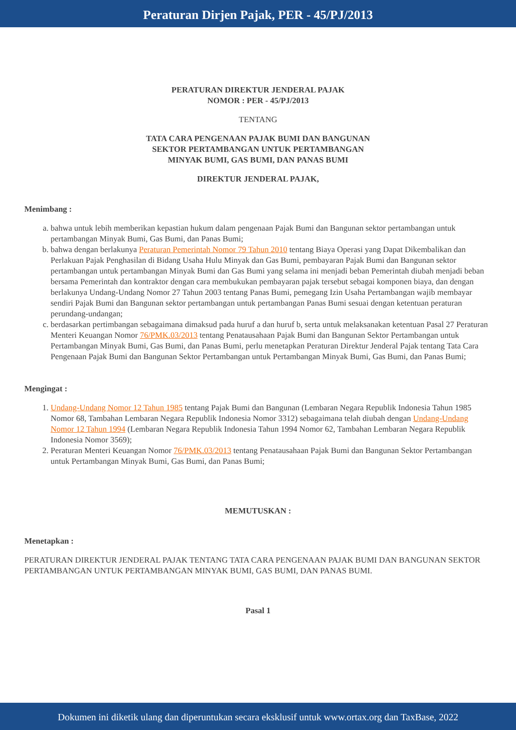Peraturan Dirjen Pajak, PER - 45/PJ/2013
PERATURAN DIREKTUR JENDERAL PAJAK
NOMOR : PER - 45/PJ/2013
TENTANG
TATA CARA PENGENAAN PAJAK BUMI DAN BANGUNAN
SEKTOR PERTAMBANGAN UNTUK PERTAMBANGAN
MINYAK BUMI, GAS BUMI, DAN PANAS BUMI
DIREKTUR JENDERAL PAJAK,
Menimbang :
a. bahwa untuk lebih memberikan kepastian hukum dalam pengenaan Pajak Bumi dan Bangunan sektor pertambangan untuk pertambangan Minyak Bumi, Gas Bumi, dan Panas Bumi;
b. bahwa dengan berlakunya Peraturan Pemerintah Nomor 79 Tahun 2010 tentang Biaya Operasi yang Dapat Dikembalikan dan Perlakuan Pajak Penghasilan di Bidang Usaha Hulu Minyak dan Gas Bumi, pembayaran Pajak Bumi dan Bangunan sektor pertambangan untuk pertambangan Minyak Bumi dan Gas Bumi yang selama ini menjadi beban Pemerintah diubah menjadi beban bersama Pemerintah dan kontraktor dengan cara membukukan pembayaran pajak tersebut sebagai komponen biaya, dan dengan berlakunya Undang-Undang Nomor 27 Tahun 2003 tentang Panas Bumi, pemegang Izin Usaha Pertambangan wajib membayar sendiri Pajak Bumi dan Bangunan sektor pertambangan untuk pertambangan Panas Bumi sesuai dengan ketentuan peraturan perundang-undangan;
c. berdasarkan pertimbangan sebagaimana dimaksud pada huruf a dan huruf b, serta untuk melaksanakan ketentuan Pasal 27 Peraturan Menteri Keuangan Nomor 76/PMK.03/2013 tentang Penatausahaan Pajak Bumi dan Bangunan Sektor Pertambangan untuk Pertambangan Minyak Bumi, Gas Bumi, dan Panas Bumi, perlu menetapkan Peraturan Direktur Jenderal Pajak tentang Tata Cara Pengenaan Pajak Bumi dan Bangunan Sektor Pertambangan untuk Pertambangan Minyak Bumi, Gas Bumi, dan Panas Bumi;
Mengingat :
1. Undang-Undang Nomor 12 Tahun 1985 tentang Pajak Bumi dan Bangunan (Lembaran Negara Republik Indonesia Tahun 1985 Nomor 68, Tambahan Lembaran Negara Republik Indonesia Nomor 3312) sebagaimana telah diubah dengan Undang-Undang Nomor 12 Tahun 1994 (Lembaran Negara Republik Indonesia Tahun 1994 Nomor 62, Tambahan Lembaran Negara Republik Indonesia Nomor 3569);
2. Peraturan Menteri Keuangan Nomor 76/PMK.03/2013 tentang Penatausahaan Pajak Bumi dan Bangunan Sektor Pertambangan untuk Pertambangan Minyak Bumi, Gas Bumi, dan Panas Bumi;
MEMUTUSKAN :
Menetapkan :
PERATURAN DIREKTUR JENDERAL PAJAK TENTANG TATA CARA PENGENAAN PAJAK BUMI DAN BANGUNAN SEKTOR PERTAMBANGAN UNTUK PERTAMBANGAN MINYAK BUMI, GAS BUMI, DAN PANAS BUMI.
Pasal 1
Dokumen ini diketik ulang dan diperuntukan secara eksklusif untuk www.ortax.org dan TaxBase, 2022